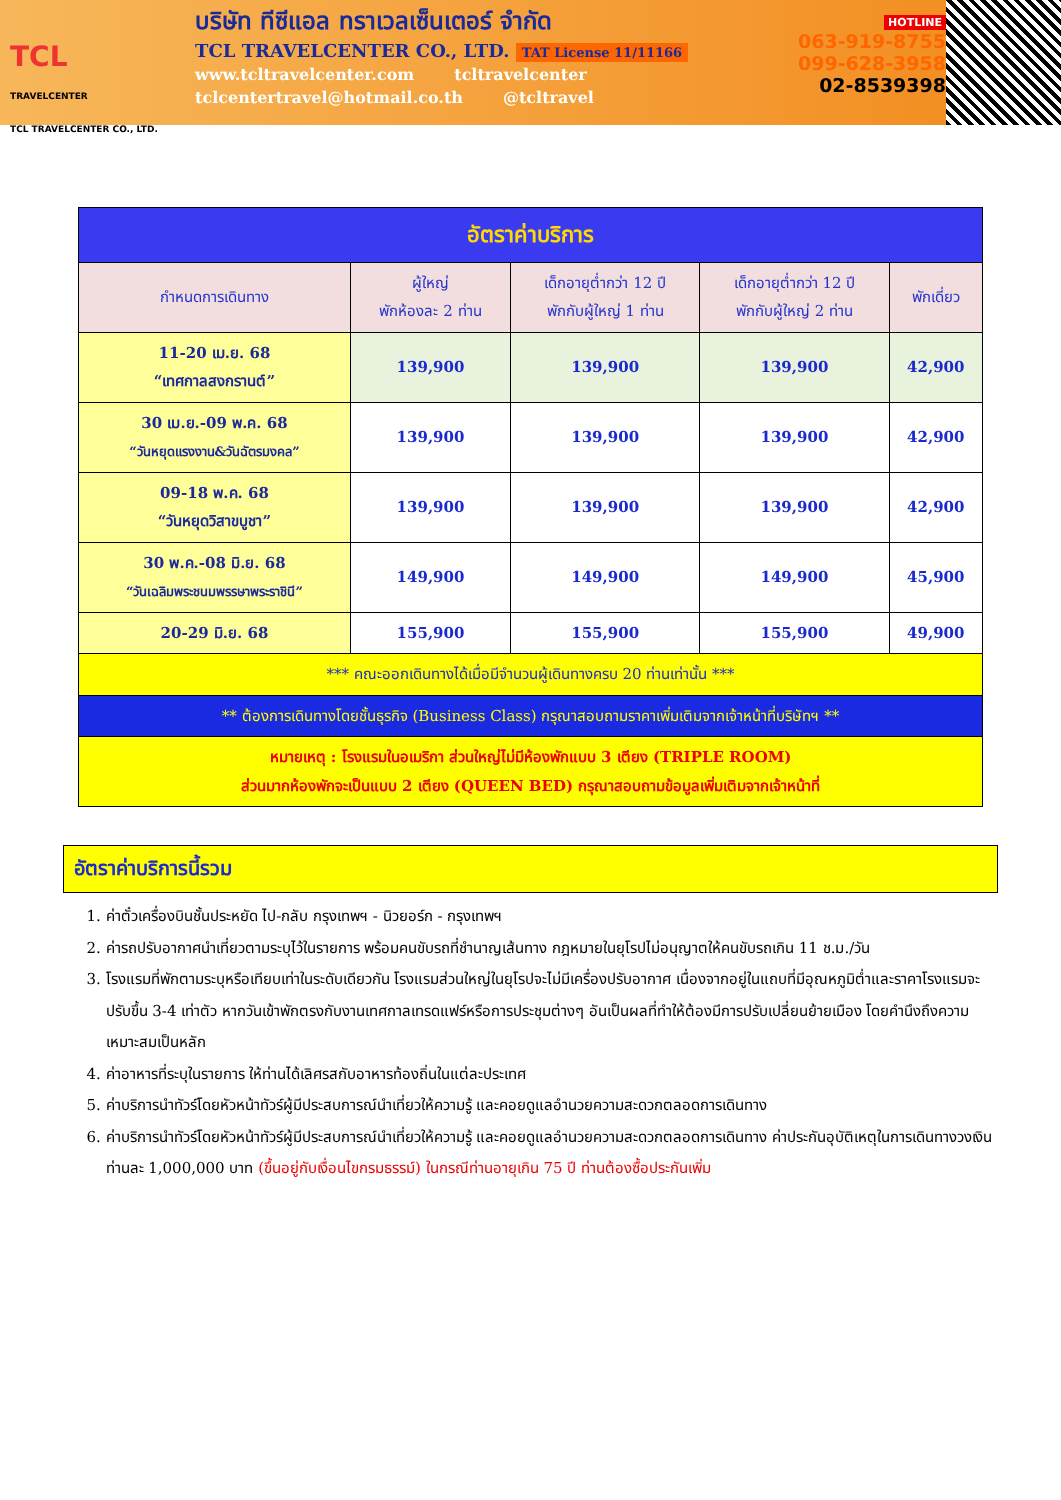TCL
TRAVELCENTER
TCL TRAVELCENTER CO., LTD.
บริษัท ทีซีแอล ทราเวลเซ็นเตอร์ จำกัด
TCL TRAVELCENTER CO., LTD. TAT License 11/11166
www.tcltravelcenter.com tcltravelcenter
tclcentertravel@hotmail.co.th @tcltravel
HOTLINE
063-919-8755
099-628-3958
02-8539398
| อัตราค่าบริการ | | | | |
| --- | --- | --- | --- | --- |
| กำหนดการเดินทาง | ผู้ใหญ่ พักห้องละ 2 ท่าน | เด็กอายุต่ำกว่า 12 ปี พักกับผู้ใหญ่ 1 ท่าน | เด็กอายุต่ำกว่า 12 ปี พักกับผู้ใหญ่ 2 ท่าน | พักเดี่ยว |
| 11-20 เม.ย. 68 “เทศกาลสงกรานต์” | 139,900 | 139,900 | 139,900 | 42,900 |
| 30 เม.ย.-09 พ.ค. 68 “วันหยุดแรงงาน&วันฉัตรมงคล” | 139,900 | 139,900 | 139,900 | 42,900 |
| 09-18 พ.ค. 68 “วันหยุดวิสาขบูชา” | 139,900 | 139,900 | 139,900 | 42,900 |
| 30 พ.ค.-08 มิ.ย. 68 “วันเฉลิมพระชนมพรรษาพระราชินี” | 149,900 | 149,900 | 149,900 | 45,900 |
| 20-29 มิ.ย. 68 | 155,900 | 155,900 | 155,900 | 49,900 |
| *** คณะออกเดินทางได้เมื่อมีจำนวนผู้เดินทางครบ 20 ท่านเท่านั้น *** | | | | |
| ** ต้องการเดินทางโดยชั้นธุรกิจ (Business Class) กรุณาสอบถามราคาเพิ่มเติมจากเจ้าหน้าที่บริษัทฯ ** | | | | |
| หมายเหตุ : โรงแรมในอเมริกา ส่วนใหญ่ไม่มีห้องพักแบบ 3 เตียง (TRIPLE ROOM) ส่วนมากห้องพักจะเป็นแบบ 2 เตียง (QUEEN BED) กรุณาสอบถามข้อมูลเพิ่มเติมจากเจ้าหน้าที่ | | | | |
อัตราค่าบริการนี้รวม
1. ค่าตั๋วเครื่องบินชั้นประหยัด ไป-กลับ กรุงเทพฯ - นิวยอร์ก - กรุงเทพฯ
2. ค่ารถปรับอากาศนำเที่ยวตามระบุไว้ในรายการ พร้อมคนขับรถที่ชำนาญเส้นทาง กฎหมายในยุโรปไม่อนุญาตให้คนขับรถเกิน 11 ช.ม./วัน
3. โรงแรมที่พักตามระบุหรือเทียบเท่าในระดับเดียวกัน โรงแรมส่วนใหญ่ในยุโรปจะไม่มีเครื่องปรับอากาศ เนื่องจากอยู่ในแถบที่มีอุณหภูมิต่ำและราคาโรงแรมจะปรับขึ้น 3-4 เท่าตัว หากวันเข้าพักตรงกับงานเทศกาลเทรดแฟร์หรือการประชุมต่างๆ อันเป็นผลที่ทำให้ต้องมีการปรับเปลี่ยนย้ายเมือง โดยคำนึงถึงความเหมาะสมเป็นหลัก
4. ค่าอาหารที่ระบุในรายการ ให้ท่านได้เลิศรสกับอาหารท้องถิ่นในแต่ละประเทศ
5. ค่าบริการนำทัวร์โดยหัวหน้าทัวร์ผู้มีประสบการณ์นำเที่ยวให้ความรู้ และคอยดูแลอำนวยความสะดวกตลอดการเดินทาง
6. ค่าบริการนำทัวร์โดยหัวหน้าทัวร์ผู้มีประสบการณ์นำเที่ยวให้ความรู้ และคอยดูแลอำนวยความสะดวกตลอดการเดินทาง ค่าประกันอุบัติเหตุในการเดินทางวงเงินท่านละ 1,000,000 บาท (ขึ้นอยู่กับเงื่อนไขกรมธรรม์) ในกรณีท่านอายุเกิน 75 ปี ท่านต้องซื้อประกันเพิ่ม